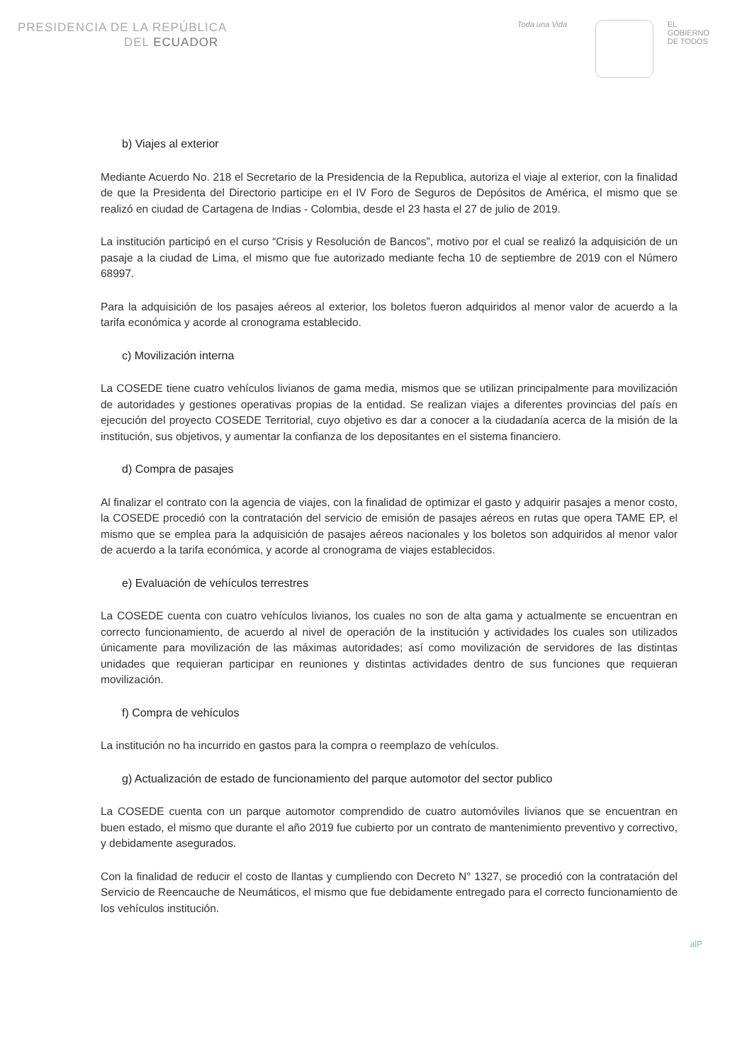PRESIDENCIA DE LA REPÚBLICA
DEL ECUADOR
Toda una Vida EL
GOBIERNO
DE TODOS
b) Viajes al exterior
Mediante Acuerdo No. 218 el Secretario de la Presidencia de la Republica, autoriza el viaje al exterior, con la finalidad de que la Presidenta del Directorio participe en el IV Foro de Seguros de Depósitos de América, el mismo que se realizó en ciudad de Cartagena de Indias - Colombia, desde el 23 hasta el 27 de julio de 2019.
La institución participó en el curso “Crisis y Resolución de Bancos”, motivo por el cual se realizó la adquisición de un pasaje a la ciudad de Lima, el mismo que fue autorizado mediante fecha 10 de septiembre de 2019 con el Número 68997.
Para la adquisición de los pasajes aéreos al exterior, los boletos fueron adquiridos al menor valor de acuerdo a la tarifa económica y acorde al cronograma establecido.
c) Movilización interna
La COSEDE tiene cuatro vehículos livianos de gama media, mismos que se utilizan principalmente para movilización de autoridades y gestiones operativas propias de la entidad. Se realizan viajes a diferentes provincias del país en ejecución del proyecto COSEDE Territorial, cuyo objetivo es dar a conocer a la ciudadanía acerca de la misión de la institución, sus objetivos, y aumentar la confianza de los depositantes en el sistema financiero.
d) Compra de pasajes
Al finalizar el contrato con la agencia de viajes, con la finalidad de optimizar el gasto y adquirir pasajes a menor costo, la COSEDE procedió con la contratación del servicio de emisión de pasajes aéreos en rutas que opera TAME EP, el mismo que se emplea para la adquisición de pasajes aéreos nacionales y los boletos son adquiridos al menor valor de acuerdo a la tarifa económica, y acorde al cronograma de viajes establecidos.
e) Evaluación de vehículos terrestres
La COSEDE cuenta con cuatro vehículos livianos, los cuales no son de alta gama y actualmente se encuentran en correcto funcionamiento, de acuerdo al nivel de operación de la institución y actividades los cuales son utilizados únicamente para movilización de las máximas autoridades; así como movilización de servidores de las distintas unidades que requieran participar en reuniones y distintas actividades dentro de sus funciones que requieran movilización.
f) Compra de vehículos
La institución no ha incurrido en gastos para la compra o reemplazo de vehículos.
g) Actualización de estado de funcionamiento del parque automotor del sector publico
La COSEDE cuenta con un parque automotor comprendido de cuatro automóviles livianos que se encuentran en buen estado, el mismo que durante el año 2019 fue cubierto por un contrato de mantenimiento preventivo y correctivo, y debidamente asegurados.
Con la finalidad de reducir el costo de llantas y cumpliendo con Decreto N° 1327, se procedió con la contratación del Servicio de Reencauche de Neumáticos, el mismo que fue debidamente entregado para el correcto funcionamiento de los vehículos institución.
alP